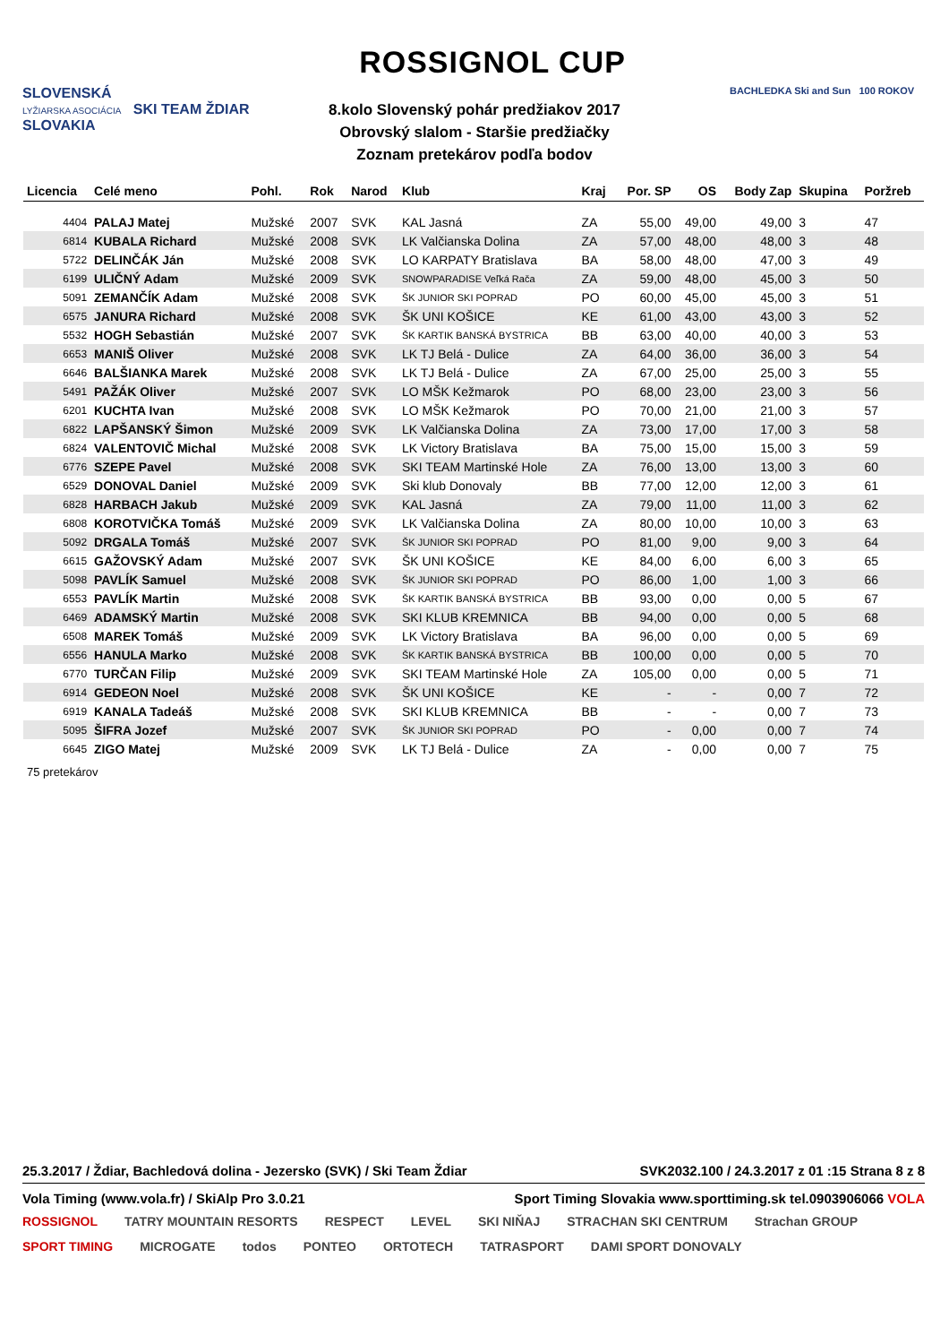SLOVENSKÁ
LYŽIARSKA ASOCIÁCIA SKI TEAM ŽDIAR SLOVAKIA
ROSSIGNOL CUP
BACHLEDKA Ski and Sun 100 ROKOV
8.kolo Slovenský pohár predžiakov 2017
Obrovský slalom - Staršie predžiačky
Zoznam pretekárov podľa bodov
| Licencia | Celé meno | Pohl. | Rok | Narod | Klub | Kraj | Por. SP | OS | Body Zap | Skupina | Poržreb |
| --- | --- | --- | --- | --- | --- | --- | --- | --- | --- | --- | --- |
| 4404 | PALAJ Matej | Mužské | 2007 | SVK | KAL Jasná | ZA | 55,00 | 49,00 | 49,00 | 3 | 47 |
| 6814 | KUBALA Richard | Mužské | 2008 | SVK | LK Valčianska Dolina | ZA | 57,00 | 48,00 | 48,00 | 3 | 48 |
| 5722 | DELINČÁK Ján | Mužské | 2008 | SVK | LO KARPATY Bratislava | BA | 58,00 | 48,00 | 47,00 | 3 | 49 |
| 6199 | ULIČNÝ Adam | Mužské | 2009 | SVK | SNOWPARADISE Veľká Rača | ZA | 59,00 | 48,00 | 45,00 | 3 | 50 |
| 5091 | ZEMANČÍK Adam | Mužské | 2008 | SVK | ŠK JUNIOR SKI POPRAD | PO | 60,00 | 45,00 | 45,00 | 3 | 51 |
| 6575 | JANURA Richard | Mužské | 2008 | SVK | ŠK UNI KOŠICE | KE | 61,00 | 43,00 | 43,00 | 3 | 52 |
| 5532 | HOGH Sebastián | Mužské | 2007 | SVK | ŠK KARTIK BANSKÁ BYSTRICA | BB | 63,00 | 40,00 | 40,00 | 3 | 53 |
| 6653 | MANIŠ Oliver | Mužské | 2008 | SVK | LK TJ Belá - Dulice | ZA | 64,00 | 36,00 | 36,00 | 3 | 54 |
| 6646 | BALŠIANKA Marek | Mužské | 2008 | SVK | LK TJ Belá - Dulice | ZA | 67,00 | 25,00 | 25,00 | 3 | 55 |
| 5491 | PAŽÁK Oliver | Mužské | 2007 | SVK | LO MŠK Kežmarok | PO | 68,00 | 23,00 | 23,00 | 3 | 56 |
| 6201 | KUCHTA Ivan | Mužské | 2008 | SVK | LO MŠK Kežmarok | PO | 70,00 | 21,00 | 21,00 | 3 | 57 |
| 6822 | LAPŠANSKÝ Šimon | Mužské | 2009 | SVK | LK Valčianska Dolina | ZA | 73,00 | 17,00 | 17,00 | 3 | 58 |
| 6824 | VALENTOVIČ Michal | Mužské | 2008 | SVK | LK Victory Bratislava | BA | 75,00 | 15,00 | 15,00 | 3 | 59 |
| 6776 | SZEPE Pavel | Mužské | 2008 | SVK | SKI TEAM Martinské Hole | ZA | 76,00 | 13,00 | 13,00 | 3 | 60 |
| 6529 | DONOVAL Daniel | Mužské | 2009 | SVK | Ski klub Donovaly | BB | 77,00 | 12,00 | 12,00 | 3 | 61 |
| 6828 | HARBACH Jakub | Mužské | 2009 | SVK | KAL Jasná | ZA | 79,00 | 11,00 | 11,00 | 3 | 62 |
| 6808 | KOROTVIČKA Tomáš | Mužské | 2009 | SVK | LK Valčianska Dolina | ZA | 80,00 | 10,00 | 10,00 | 3 | 63 |
| 5092 | DRGALA Tomáš | Mužské | 2007 | SVK | ŠK JUNIOR SKI POPRAD | PO | 81,00 | 9,00 | 9,00 | 3 | 64 |
| 6615 | GAŽOVSKÝ Adam | Mužské | 2007 | SVK | ŠK UNI KOŠICE | KE | 84,00 | 6,00 | 6,00 | 3 | 65 |
| 5098 | PAVLÍK Samuel | Mužské | 2008 | SVK | ŠK JUNIOR SKI POPRAD | PO | 86,00 | 1,00 | 1,00 | 3 | 66 |
| 6553 | PAVLÍK Martin | Mužské | 2008 | SVK | ŠK KARTIK BANSKÁ BYSTRICA | BB | 93,00 | 0,00 | 0,00 | 5 | 67 |
| 6469 | ADAMSKÝ Martin | Mužské | 2008 | SVK | SKI KLUB KREMNICA | BB | 94,00 | 0,00 | 0,00 | 5 | 68 |
| 6508 | MAREK Tomáš | Mužské | 2009 | SVK | LK Victory Bratislava | BA | 96,00 | 0,00 | 0,00 | 5 | 69 |
| 6556 | HANULA Marko | Mužské | 2008 | SVK | ŠK KARTIK BANSKÁ BYSTRICA | BB | 100,00 | 0,00 | 0,00 | 5 | 70 |
| 6770 | TURČAN Filip | Mužské | 2009 | SVK | SKI TEAM Martinské Hole | ZA | 105,00 | 0,00 | 0,00 | 5 | 71 |
| 6914 | GEDEON Noel | Mužské | 2008 | SVK | ŠK UNI KOŠICE | KE | - | - | 0,00 | 7 | 72 |
| 6919 | KANALA Tadeáš | Mužské | 2008 | SVK | SKI KLUB KREMNICA | BB | - | - | 0,00 | 7 | 73 |
| 5095 | ŠIFRA Jozef | Mužské | 2007 | SVK | ŠK JUNIOR SKI POPRAD | PO | - | 0,00 | 0,00 | 7 | 74 |
| 6645 | ZIGO Matej | Mužské | 2009 | SVK | LK TJ Belá - Dulice | ZA | - | 0,00 | 0,00 | 7 | 75 |
75 pretekárov
25.3.2017 / Ždiar, Bachledová dolina - Jezersko (SVK) / Ski Team Ždiar SVK2032.100 / 24.3.2017 z 01 :15 Strana 8 z 8
Vola Timing (www.vola.fr) / SkiAlp Pro 3.0.21 Sport Timing Slovakia www.sporttiming.sk tel.0903906066 VOLA
ROSSIGNOL TATRY MOUNTAIN RESORTS RESPECT LEVEL SKI NIŇAJ STRACHAN SKI CENTRUM Strachan GROUP SPORT TIMING MICROGATE todos PONTEO ORTOTECH TATRASPORT DAMI SPORT DONOVALY